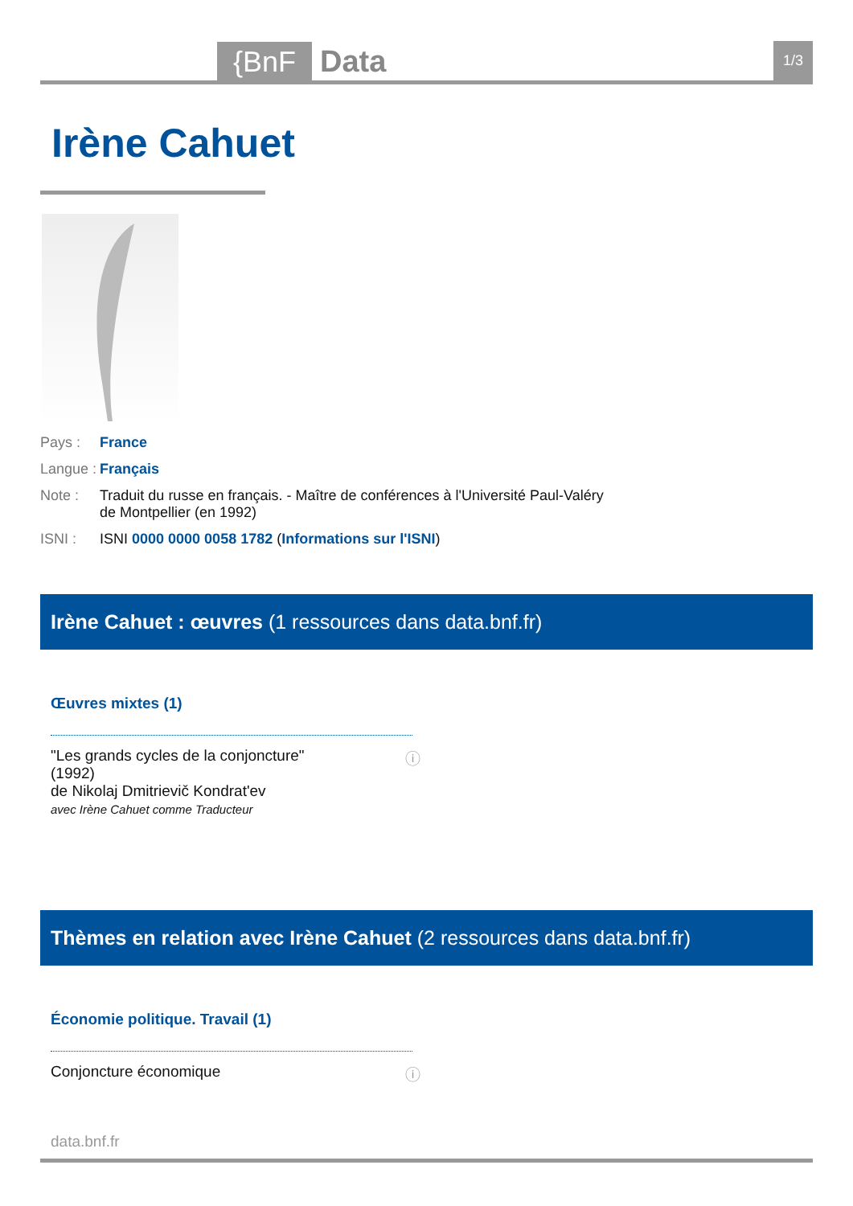{BnF Data
1/3
Irène Cahuet
Pays : France
Langue : Français
Note : Traduit du russe en français. - Maître de conférences à l'Université Paul-Valéry de Montpellier (en 1992)
ISNI : ISNI 0000 0000 0058 1782 (Informations sur l'ISNI)
Irène Cahuet : œuvres (1 ressources dans data.bnf.fr)
Œuvres mixtes (1)
"Les grands cycles de la conjoncture"
(1992)
de Nikolaj Dmitrievič Kondratʹev
avec Irène Cahuet comme Traducteur
ⓘ
Thèmes en relation avec Irène Cahuet (2 ressources dans data.bnf.fr)
Économie politique. Travail (1)
Conjoncture économique ⓘ
data.bnf.fr